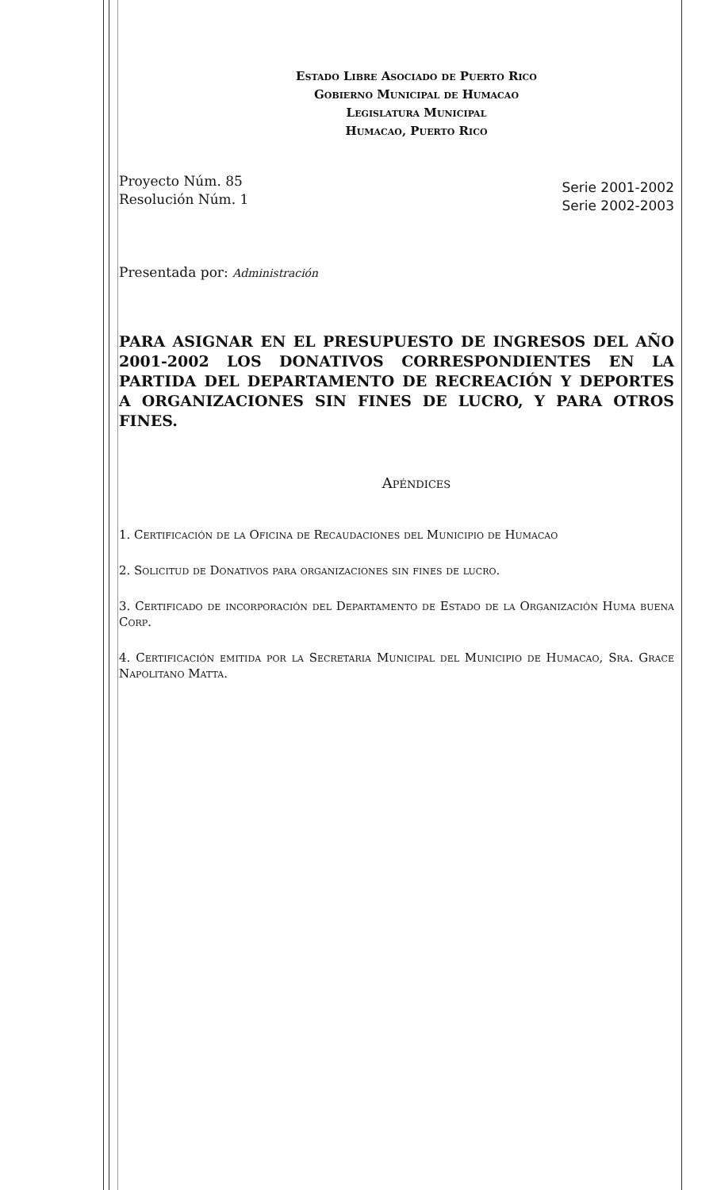Estado Libre Asociado de Puerto Rico
Gobierno Municipal de Humacao
Legislatura Municipal
Humacao, Puerto Rico
Proyecto Núm. 85
Resolución Núm. 1
Serie 2001-2002
Serie 2002-2003
Presentada por: Administración
PARA ASIGNAR EN EL PRESUPUESTO DE INGRESOS DEL AÑO 2001-2002 LOS DONATIVOS CORRESPONDIENTES EN LA PARTIDA DEL DEPARTAMENTO DE RECREACIÓN Y DEPORTES A ORGANIZACIONES SIN FINES DE LUCRO, Y PARA OTROS FINES.
Apéndices
1. Certificación de la Oficina de Recaudaciones del Municipio de Humacao
2. Solicitud de Donativos para organizaciones sin fines de lucro.
3. Certificado de incorporación del Departamento de Estado de la Organización Huma buena Corp.
4. Certificación emitida por la Secretaria Municipal del Municipio de Humacao, Sra. Grace Napolitano Matta.